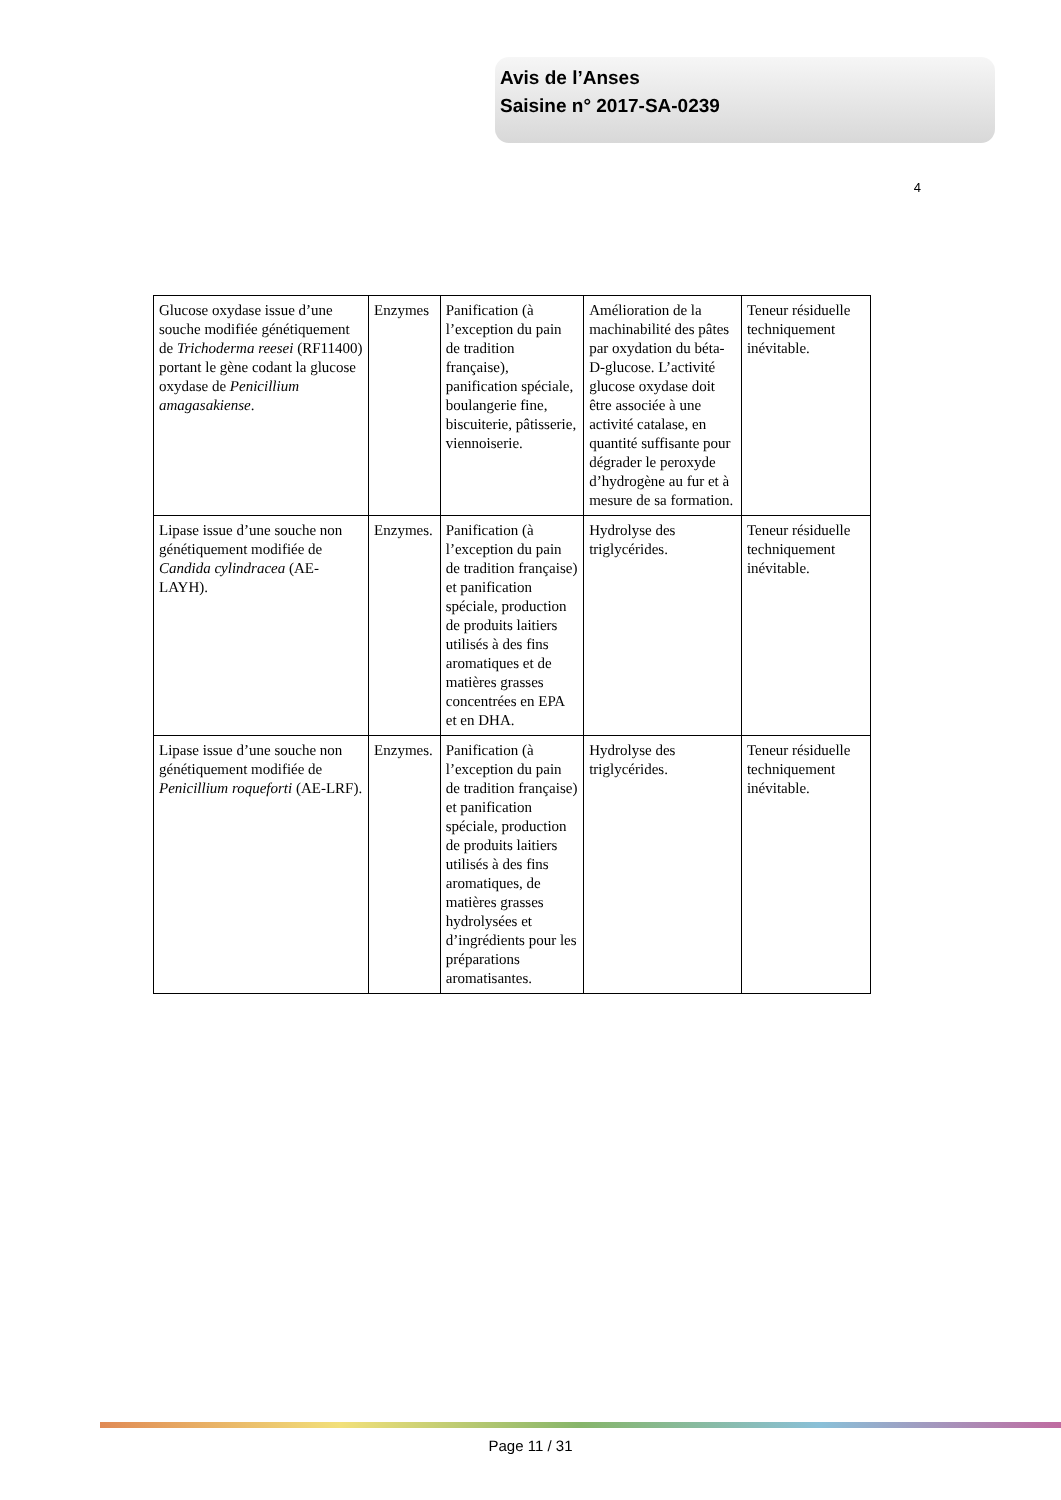Avis de l’Anses
Saisine n° 2017-SA-0239
4
| Glucose oxydase issue d’une souche modifiée génétiquement de Trichoderma reesei (RF11400) portant le gène codant la glucose oxydase de Penicillium amagasakiense . | Enzymes | Panification (à l’exception du pain de tradition française), panification spéciale, boulangerie fine, biscuiterie, pâtisserie, viennoiserie. | Amélioration de la machinabilité des pâtes par oxydation du béta-D-glucose. L’activité glucose oxydase doit être associée à une activité catalase, en quantité suffisante pour dégrader le peroxyde d’hydrogène au fur et à mesure de sa formation. | Teneur résiduelle techniquement inévitable. |
| Lipase issue d’une souche non génétiquement modifiée de Candida cylindracea (AE-LAYH). | Enzymes. | Panification (à l’exception du pain de tradition française) et panification spéciale, production de produits laitiers utilisés à des fins aromatiques et de matières grasses concentrées en EPA et en DHA. | Hydrolyse des triglycérides. | Teneur résiduelle techniquement inévitable. |
| Lipase issue d’une souche non génétiquement modifiée de Penicillium roqueforti (AE-LRF). | Enzymes. | Panification (à l’exception du pain de tradition française) et panification spéciale, production de produits laitiers utilisés à des fins aromatiques, de matières grasses hydrolysées et d’ingrédients pour les préparations aromatisantes. | Hydrolyse des triglycérides. | Teneur résiduelle techniquement inévitable. |
Page 11 / 31